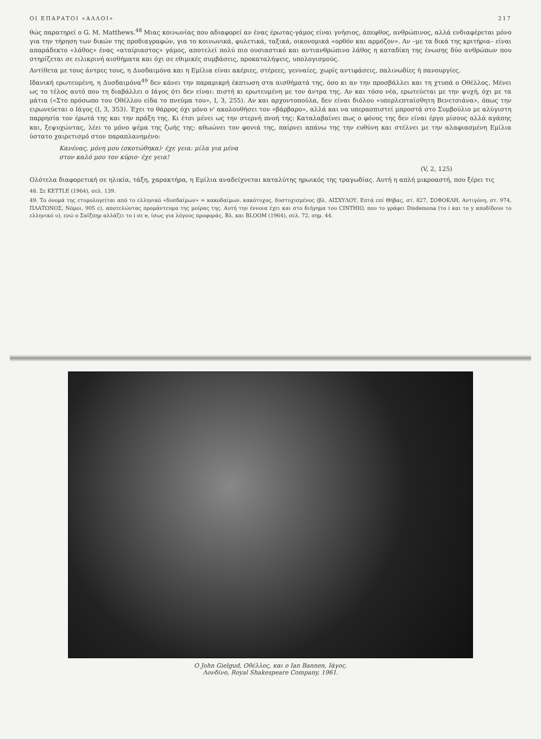ΟΙ ΕΠΑΡΑΤΟΙ «ΑΛΛΟΙ» 217
θώς παρατηρεί ο G. M. Matthews.<sup>48</sup> Μιας κοινωνίας που αδιαφορεί αν ένας έρωτας-γάμος είναι γνήσιος, άπεφθος, ανθρώπινος, αλλά ενδιαφέρεται μόνο για την τήρηση των δικών της προδιαγραφών, για το κοινωνικά, φυλετικά, ταξικά, οικονομικά «ορθόν και αρμόζον». Αν –με τα δικά της κριτήρια– είναι απαράδεκτο «λάθος» ένας «αταίριαστος» γάμος, αποτελεί πολύ πιο ουσιαστικό και αντιανθρώπινο λάθος η καταδίκη της ένωσης δύο ανθρώπων που στηρίζεται σε ειλικρινή αισθήματα και όχι σε εθιμικές συμβάσεις, προκαταλήψεις, υπολογισμούς.
Αντίθετα με τους άντρες τους, η Δυσδαιμόνα και η Εμίλια είναι ακέριες, στέρεες, γενναίες, χωρίς αντιφάσεις, παλινωδίες ή πανουργίες.
Ιδανική ερωτευμένη, η Δυσδαιμόνα<sup>49</sup> δεν κάνει την παραμικρή έκπτωση στα αισθήματά της, όσο κι αν την προσβάλλει και τη χτυπά ο Οθέλλος. Μένει ως το τέλος αυτό που τη διαβάλλει ο Ιάγος ότι δεν είναι: πιστή κι ερωτευμένη με τον άντρα της. Αν και τόσο νέα, ερωτεύεται με την ψυχή, όχι με τα μάτια («Στο πρόσωπο του Οθέλλου είδα το πνεύμα του», Ι, 3, 255). Αν και αρχοντοπούλα, δεν είναι διόλου «υπερλεπταίσθητη Βενετσιάνα», όπως την ειρωνεύεται ο Ιάγος (Ι, 3, 353). Έχει το θάρρος όχι μόνο ν' ακολουθήσει τον «βάρβαρο», αλλά και να υπερασπιστεί μπροστά στο Συμβούλιο με αλύγιστη παρρησία τον έρωτά της και την πράξη της. Κι έτσι μένει ως την στερνή πνοή της: Καταλαβαίνει πως ο φόνος της δεν είναι έργο μίσους αλλά αγάπης και, ξεψυχώντας, λέει το μόνο ψέμα της ζωής της: αθωώνει τον φονιά της, παίρνει απάνω της την ευθύνη και στέλνει με την αλαφιασμένη Εμίλια ύστατο χαιρετισμό στον παραπλανημένο:
Κανένας, μόνη μου (σκοτώθηκα)· έχε γεια: μίλα για μένα
στον καλό μου τον κύριο· έχε γεια!
(V, 2, 125)
Ολότελα διαφορετική σε ηλικία, τάξη, χαρακτήρα, η Εμίλια αναδείχνεται καταλύτης ηρωικός της τραγωδίας. Αυτή η απλή μικροαστή, που ξέρει τις
48. Σε KETTLE (1964), σελ. 139.
49. Το όνομά της ετυμολογείται από το ελληνικό «δυσδαίμων» = κακοδαίμων, κακότυχος, δυστυχισμένος (βλ. ΑΙΣΧΥΛΟΥ, Επτά επί Θήβας, στ. 827, ΣΟΦΟΚΛΗ, Αντιγόνη, στ. 974, ΠΛΑΤΩΝΟΣ, Νόμοι, 905 c), αποτελώντας προμάντευμα της μοίρας της. Αυτή την έννοια έχει και στο διήγημα του CINTHIO, που το γράφει Disdemona (το i και το y αποδίδουν το ελληνικό υ), ενώ ο Σαίξπηρ αλλάζει το i σε e, ίσως για λόγους προφοράς. Βλ. και BLOOM (1964), σελ. 72, σημ. 44.
Ο John Gielgud, Οθέλλος, και ο Ian Bannen, Ιάγος.
Λονδίνο, Royal Shakespeare Company, 1961.